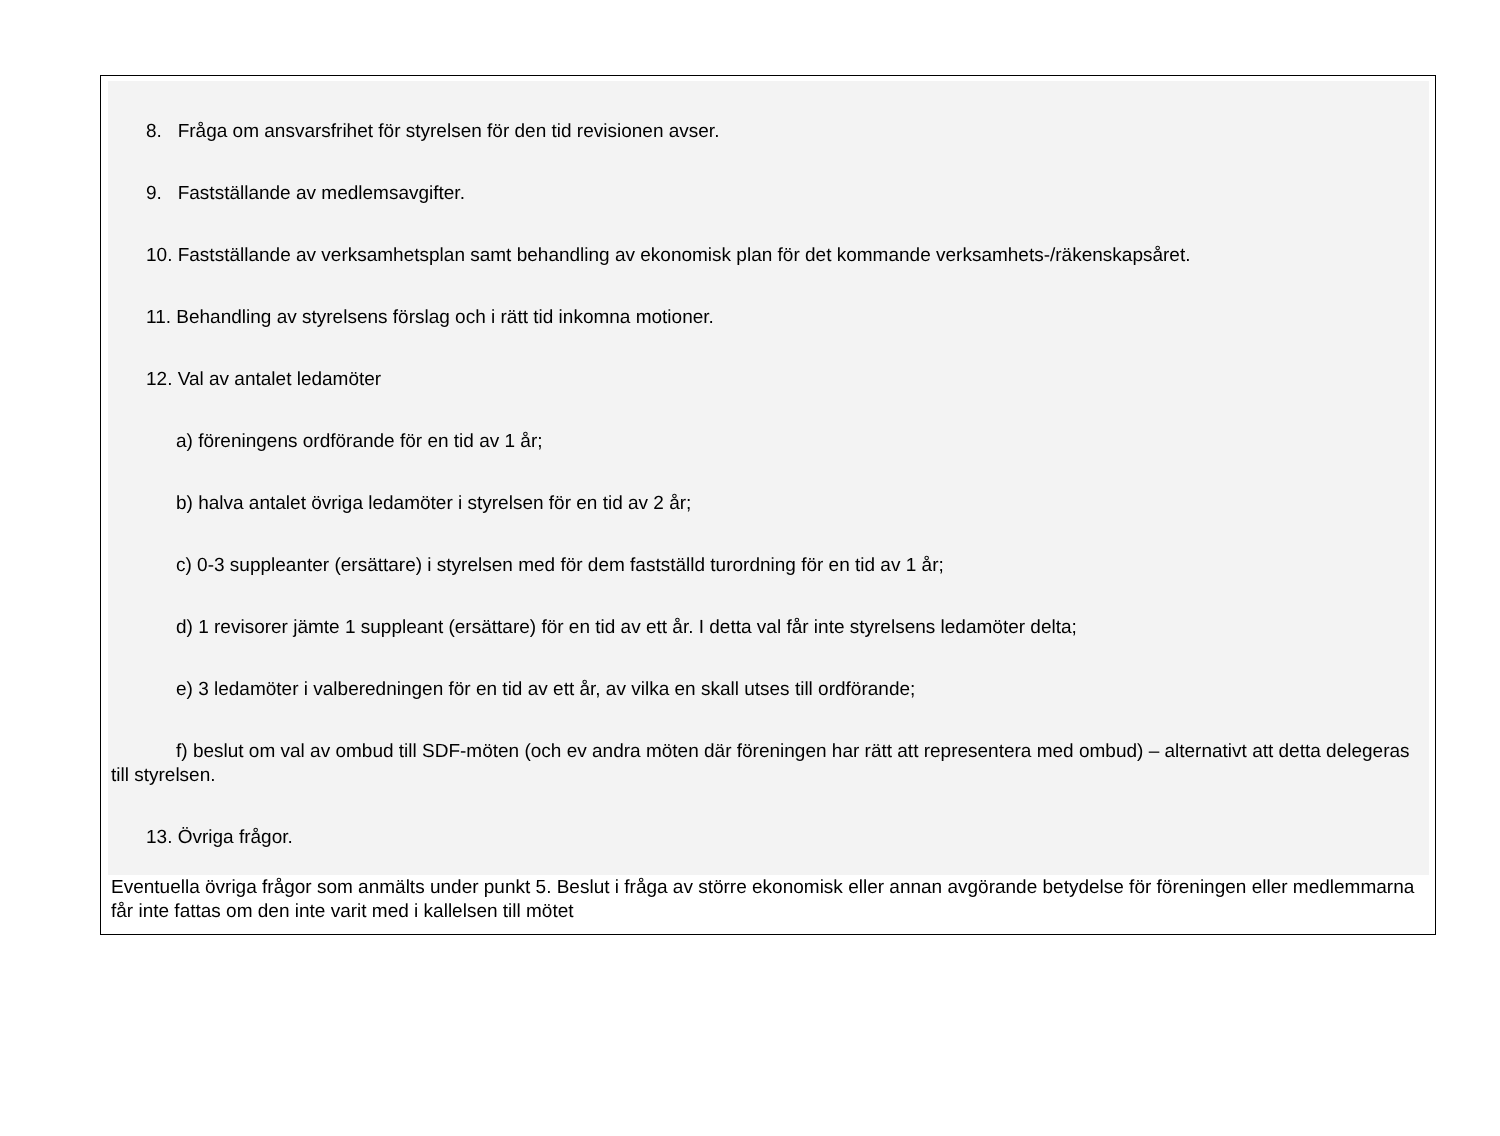8. Fråga om ansvarsfrihet för styrelsen för den tid revisionen avser.
9. Fastställande av medlemsavgifter.
10. Fastställande av verksamhetsplan samt behandling av ekonomisk plan för det kommande verksamhets-/räkenskapsåret.
11. Behandling av styrelsens förslag och i rätt tid inkomna motioner.
12. Val av antalet ledamöter
a) föreningens ordförande för en tid av 1 år;
b) halva antalet övriga ledamöter i styrelsen för en tid av 2 år;
c) 0-3 suppleanter (ersättare) i styrelsen med för dem fastställd turordning för en tid av 1 år;
d) 1 revisorer jämte 1 suppleant (ersättare) för en tid av ett år. I detta val får inte styrelsens ledamöter delta;
e) 3 ledamöter i valberedningen för en tid av ett år, av vilka en skall utses till ordförande;
f) beslut om val av ombud till SDF-möten (och ev andra möten där föreningen har rätt att representera med ombud) – alternativt att detta delegeras till styrelsen.
13. Övriga frågor.
Eventuella övriga frågor som anmälts under punkt 5. Beslut i fråga av större ekonomisk eller annan avgörande betydelse för föreningen eller medlemmarna får inte fattas om den inte varit med i kallelsen till mötet